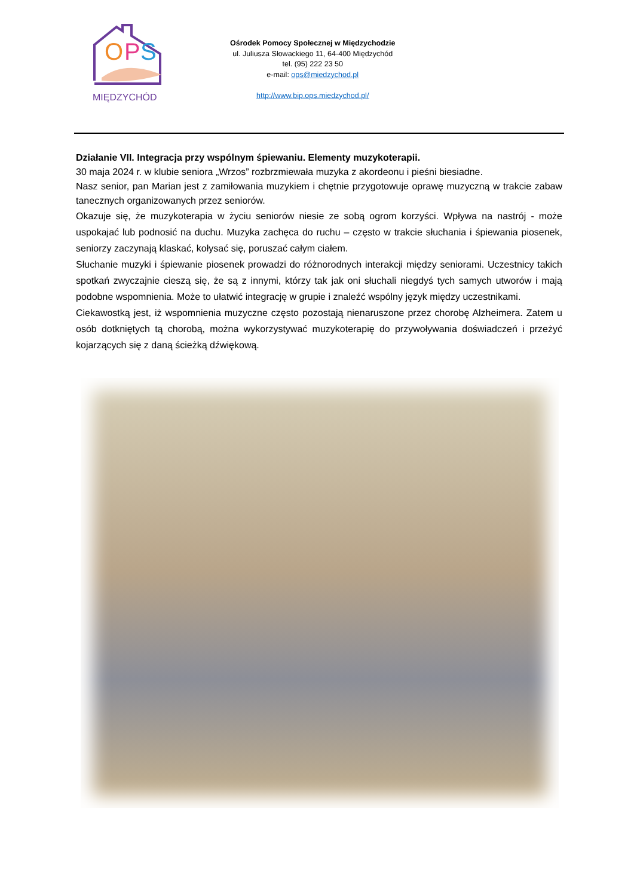O
P
S
MIĘDZYCHÓD
Ośrodek Pomocy Społecznej w Międzychodzie
ul. Juliusza Słowackiego 11, 64-400 Międzychód
tel. (95) 222 23 50
e-mail: ops@miedzychod.pl
http://www.bip.ops.miedzychod.pl/
Działanie VII. Integracja przy wspólnym śpiewaniu. Elementy muzykoterapii.
30 maja 2024 r. w klubie seniora „Wrzos” rozbrzmiewała muzyka z akordeonu i pieśni biesiadne.
Nasz senior, pan Marian jest z zamiłowania muzykiem i chętnie przygotowuje oprawę muzyczną w trakcie zabaw tanecznych organizowanych przez seniorów.
Okazuje się, że muzykoterapia w życiu seniorów niesie ze sobą ogrom korzyści. Wpływa na nastrój - może uspokajać lub podnosić na duchu. Muzyka zachęca do ruchu – często w trakcie słuchania i śpiewania piosenek, seniorzy zaczynają klaskać, kołysać się, poruszać całym ciałem.
Słuchanie muzyki i śpiewanie piosenek prowadzi do różnorodnych interakcji między seniorami. Uczestnicy takich spotkań zwyczajnie cieszą się, że są z innymi, którzy tak jak oni słuchali niegdyś tych samych utworów i mają podobne wspomnienia. Może to ułatwić integrację w grupie i znaleźć wspólny język między uczestnikami.
Ciekawostką jest, iż wspomnienia muzyczne często pozostają nienaruszone przez chorobę Alzheimera. Zatem u osób dotkniętych tą chorobą, można wykorzystywać muzykoterapię do przywoływania doświadczeń i przeżyć kojarzących się z daną ścieżką dźwiękową.